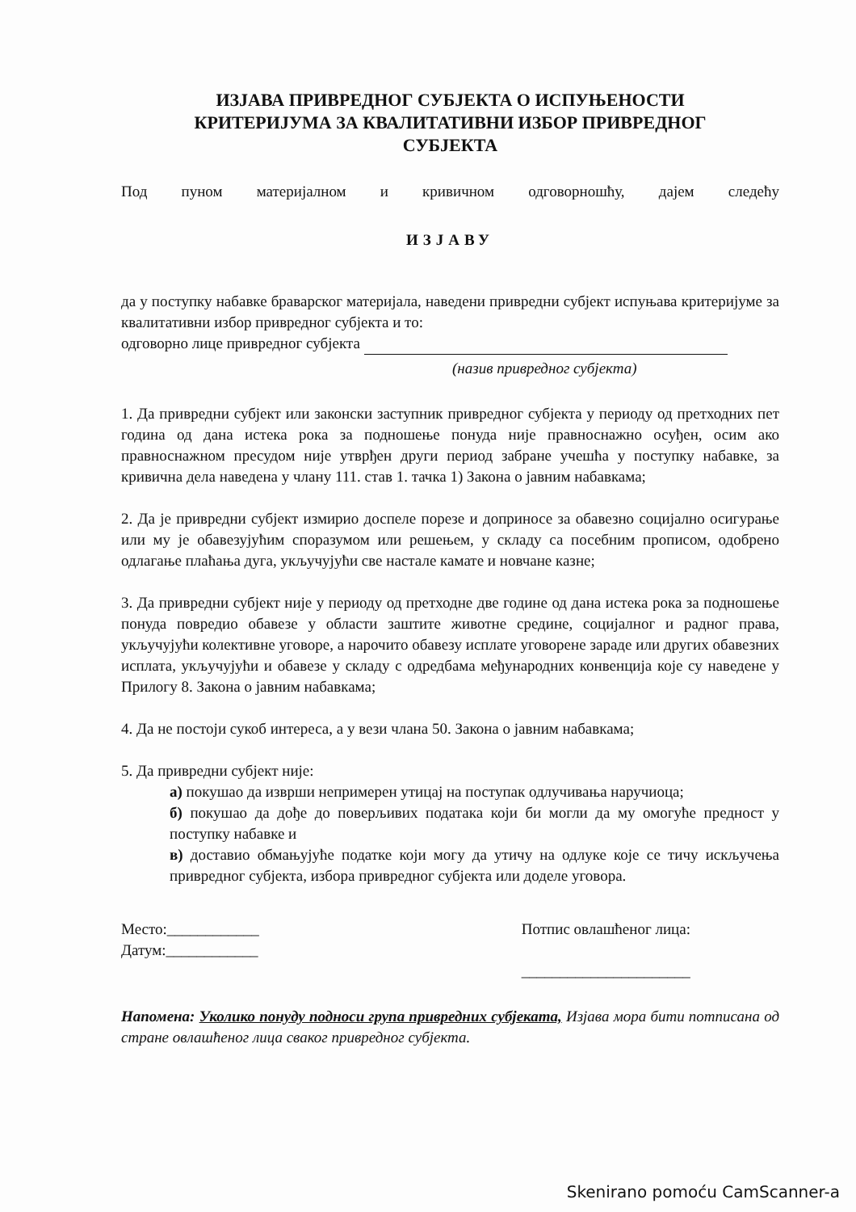ИЗЈАВА ПРИВРЕДНОГ СУБЈЕКТА О ИСПУЊЕНОСТИ
КРИТЕРИЈУМА ЗА КВАЛИТАТИВНИ ИЗБОР ПРИВРЕДНОГ
СУБЈЕКТА
Под пуном материјалном и кривичном одговорношћу, дајем следећу
ИЗЈАВУ
да у поступку набавке браварског материјала, наведени привредни субјект испуњава критеријуме за квалитативни избор привредног субјекта и то:
одговорно лице привредног субјекта
(назив привредног субјекта)
1. Да привредни субјект или законски заступник привредног субјекта у периоду од претходних пет година од дана истека рока за подношење понуда није правноснажно осуђен, осим ако правноснажном пресудом није утврђен други период забране учешћа у поступку набавке, за кривична дела наведена у члану 111. став 1. тачка 1) Закона о јавним набавкама;
2. Да је привредни субјект измирио доспеле порезе и доприносе за обавезно социјално осигурање или му је обавезујућим споразумом или решењем, у складу са посебним прописом, одобрено одлагање плаћања дуга, укључујући све настале камате и новчане казне;
3. Да привредни субјект није у периоду од претходне две године од дана истека рока за подношење понуда повредио обавезе у области заштите животне средине, социјалног и радног права, укључујући колективне уговоре, а нарочито обавезу исплате уговорене зараде или других обавезних исплата, укључујући и обавезе у складу с одредбама међународних конвенција које су наведене у Прилогу 8. Закона о јавним набавкама;
4. Да не постоји сукоб интереса, а у вези члана 50. Закона о јавним набавкама;
5. Да привредни субјект није:
а) покушао да изврши непримерен утицај на поступак одлучивања наручиоца;
б) покушао да дође до поверљивих података који би могли да му омогуће предност у поступку набавке и
в) доставио обмањујуће податке који могу да утичу на одлуке које се тичу искључења привредног субјекта, избора привредног субјекта или доделе уговора.
Место:____________
Датум:____________
Потпис овлашћеног лица:
______________________
Напомена: Уколико понуду подноси група привредних субјеката, Изјава мора бити потписана од стране овлашћеног лица сваког привредног субјекта.
Skenirano pomoću CamScanner-a